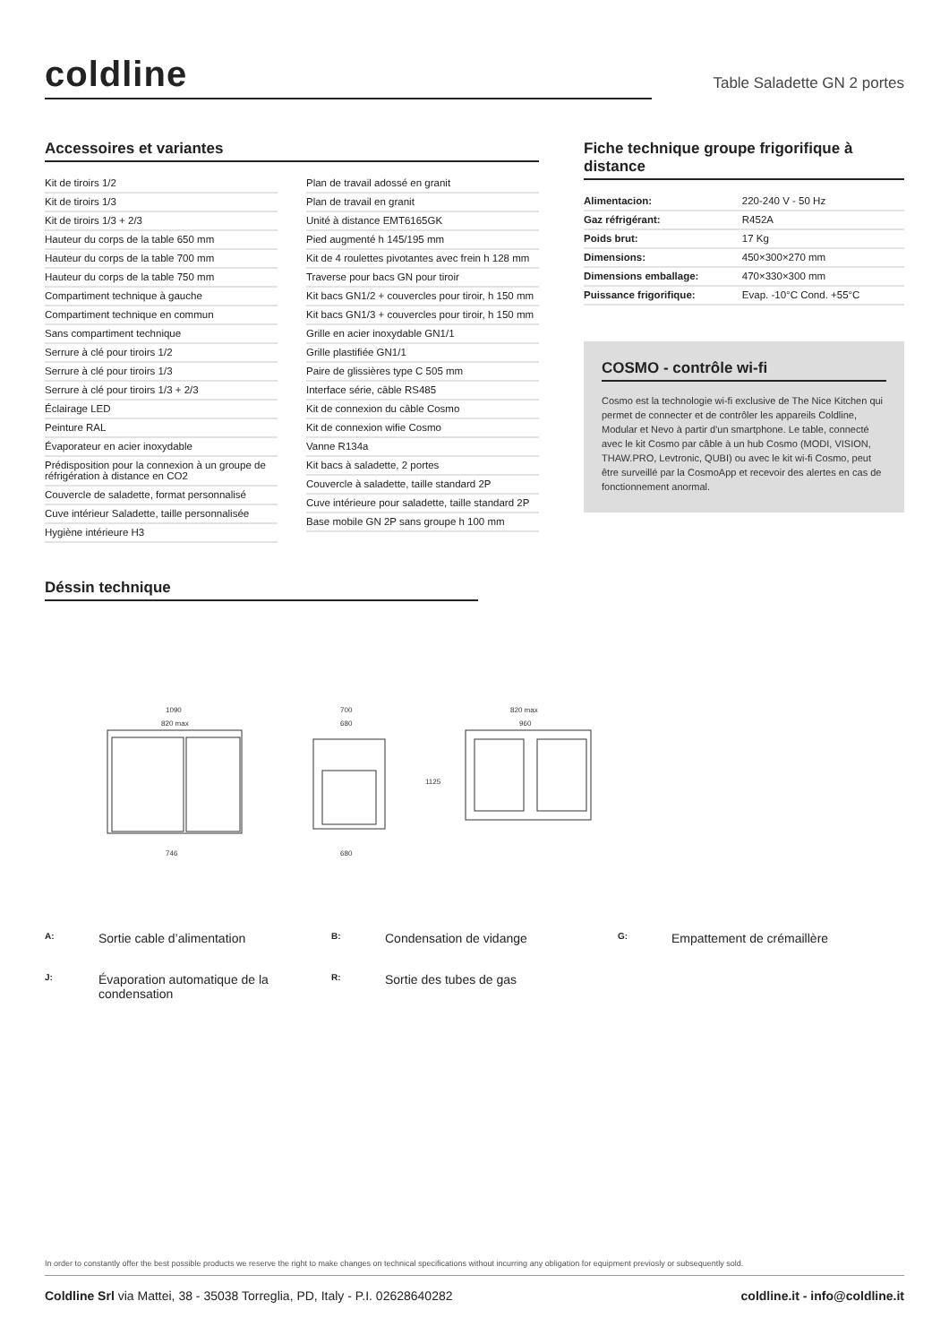coldline
Table Saladette GN 2 portes
Accessoires et variantes
Kit de tiroirs 1/2
Kit de tiroirs 1/3
Kit de tiroirs 1/3 + 2/3
Hauteur du corps de la table 650 mm
Hauteur du corps de la table 700 mm
Hauteur du corps de la table 750 mm
Compartiment technique à gauche
Compartiment technique en commun
Sans compartiment technique
Serrure à clé pour tiroirs 1/2
Serrure à clé pour tiroirs 1/3
Serrure à clé pour tiroirs 1/3 + 2/3
Éclairage LED
Peinture RAL
Évaporateur en acier inoxydable
Prédisposition pour la connexion à un groupe de réfrigération à distance en CO2
Couvercle de saladette, format personnalisé
Cuve intérieur Saladette, taille personnalisée
Hygiène intérieure H3
Plan de travail adossé en granit
Plan de travail en granit
Unité à distance EMT6165GK
Pied augmenté h 145/195 mm
Kit de 4 roulettes pivotantes avec frein h 128 mm
Traverse pour bacs GN pour tiroir
Kit bacs GN1/2 + couvercles pour tiroir, h 150 mm
Kit bacs GN1/3 + couvercles pour tiroir, h 150 mm
Grille en acier inoxydable GN1/1
Grille plastifiée GN1/1
Paire de glissières type C 505 mm
Interface série, câble RS485
Kit de connexion du câble Cosmo
Kit de connexion wifie Cosmo
Vanne R134a
Kit bacs à saladette, 2 portes
Couvercle à saladette, taille standard 2P
Cuve intérieure pour saladette, taille standard 2P
Base mobile GN 2P sans groupe h 100 mm
Fiche technique groupe frigorifique à distance
| Alimentacion: | 220-240 V - 50 Hz |
| Gaz réfrigérant: | R452A |
| Poids brut: | 17 Kg |
| Dimensions: | 450×300×270 mm |
| Dimensions emballage: | 470×330×300 mm |
| Puissance frigorifique: | Evap. -10°C Cond. +55°C |
COSMO - contrôle wi-fi
Cosmo est la technologie wi-fi exclusive de The Nice Kitchen qui permet de connecter et de contrôler les appareils Coldline, Modular et Nevo à partir d'un smartphone. Le table, connecté avec le kit Cosmo par câble à un hub Cosmo (MODI, VISION, THAW.PRO, Levtronic, QUBI) ou avec le kit wi-fi Cosmo, peut être surveillé par la CosmoApp et recevoir des alertes en cas de fonctionnement anormal.
Déssin technique
1090
820 max
700
680
820 max
960
746
680
1125
A: Sortie cable d’alimentation B: Condensation de vidange G: Empattement de crémaillère J: Évaporation automatique de la condensation R: Sortie des tubes de gas
In order to constantly offer the best possible products we reserve the right to make changes on technical specifications without incurring any obligation for equipment previosly or subsequently sold.
Coldline Srl via Mattei, 38 - 35038 Torreglia, PD, Italy - P.I. 02628640282 coldline.it - info@coldline.it